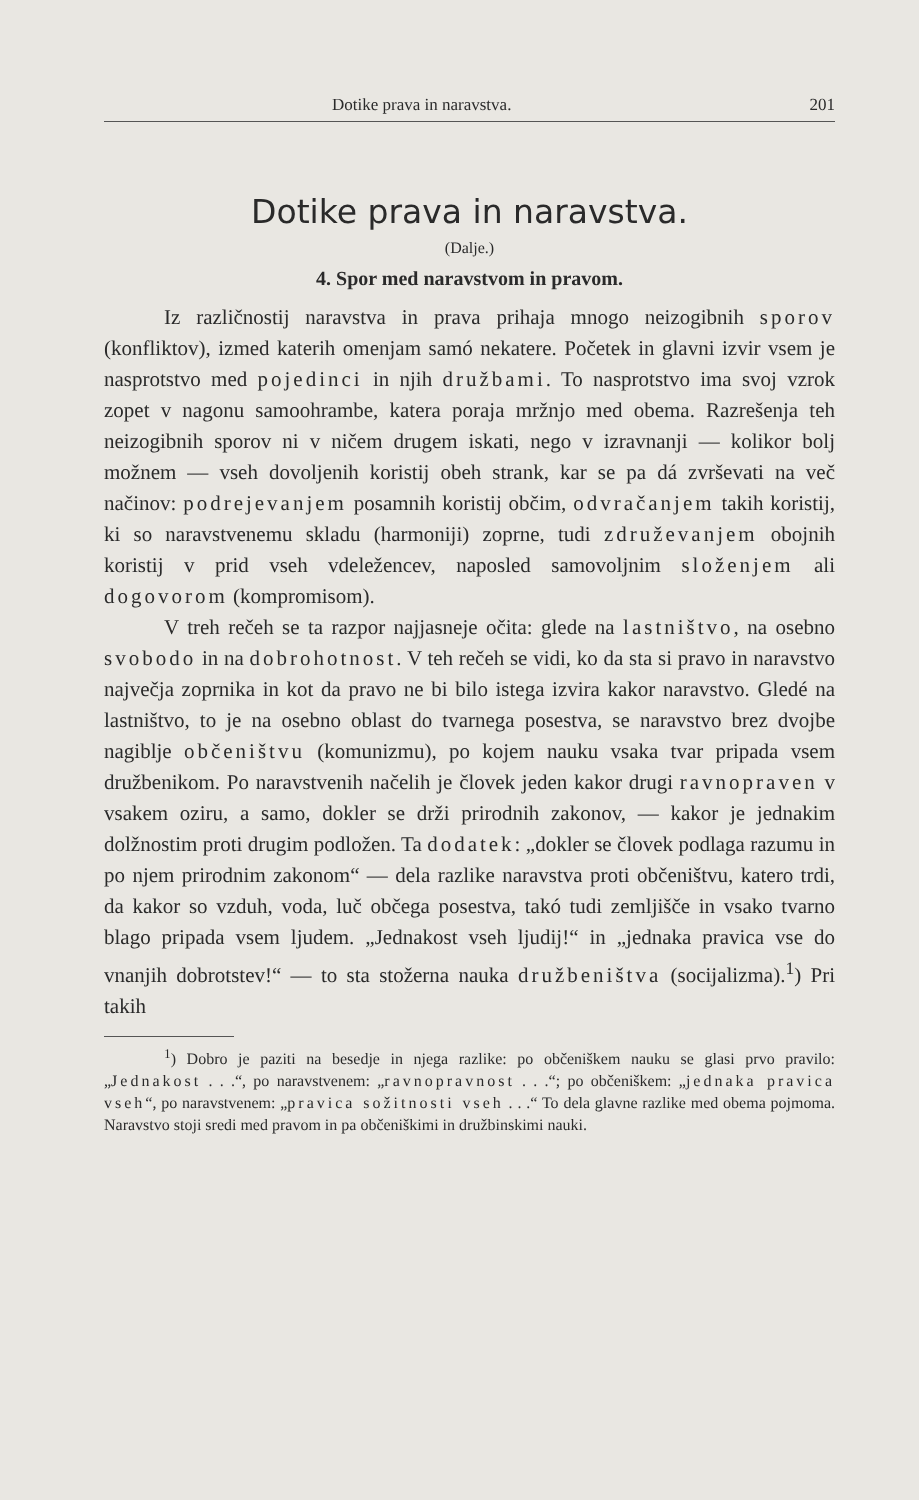Dotike prava in naravstva. 201
Dotike prava in naravstva.
(Dalje.)
4. Spor med naravstvom in pravom.
Iz različnostij naravstva in prava prihaja mnogo neizogibnih sporov (konfliktov), izmed katerih omenjam samó nekatere. Početek in glavni izvir vsem je nasprotstvo med pojedinci in njih družbami. To nasprotstvo ima svoj vzrok zopet v nagonu samoohrambe, katera poraja mržnjo med obema. Razrešenja teh neizogibnih sporov ni v ničem drugem iskati, nego v izravnanji — kolikor bolj možnem — vseh dovoljenih koristij obeh strank, kar se pa dá zvrševati na več načinov: podrejevanjem posamnih koristij občim, odvračanjem takih koristij, ki so naravstvenemu skladu (harmoniji) zoprne, tudi združevanjem obojnih koristij v prid vseh vdeležencev, naposled samovoljnim složenjem ali dogovorom (kompromisom).
V treh rečeh se ta razpor najjasneje očita: glede na lastništvo, na osebno svobodo in na dobrohotnost. V teh rečeh se vidi, ko da sta si pravo in naravstvo največja zoprnika in kot da pravo ne bi bilo istega izvira kakor naravstvo. Gledé na lastništvo, to je na osebno oblast do tvarnega posestva, se naravstvo brez dvojbe nagiblje občeništvu (komunizmu), po kojem nauku vsaka tvar pripada vsem družbenikom. Po naravstvenih načelih je človek jeden kakor drugi ravnopraven v vsakem oziru, a samo, dokler se drži prirodnih zakonov, — kakor je jednakim dolžnostim proti drugim podložen. Ta dodatek: „dokler se človek podlaga razumu in po njem prirodnim zakonom“ — dela razlike naravstva proti občeništvu, katero trdi, da kakor so vzduh, voda, luč občega posestva, takó tudi zemljišče in vsako tvarno blago pripada vsem ljudem. „Jednakost vseh ljudij!“ in „jednaka pravica vse do vnanjih dobrotstev!“ — to sta stožerna nauka družbeništva (socijalizma).<sup>1</sup>) Pri takih
<sup>1</sup>) Dobro je paziti na besedje in njega razlike: po občeniškem nauku se glasi prvo pravilo: „Jednakost . . .“, po naravstvenem: „ravnopravnost . . .“; po občeniškem: „jednaka pravica vseh“, po naravstvenem: „pravica sožitnosti vseh . . .“ To dela glavne razlike med obema pojmoma. Naravstvo stoji sredi med pravom in pa občeniškimi in družbinskimi nauki.